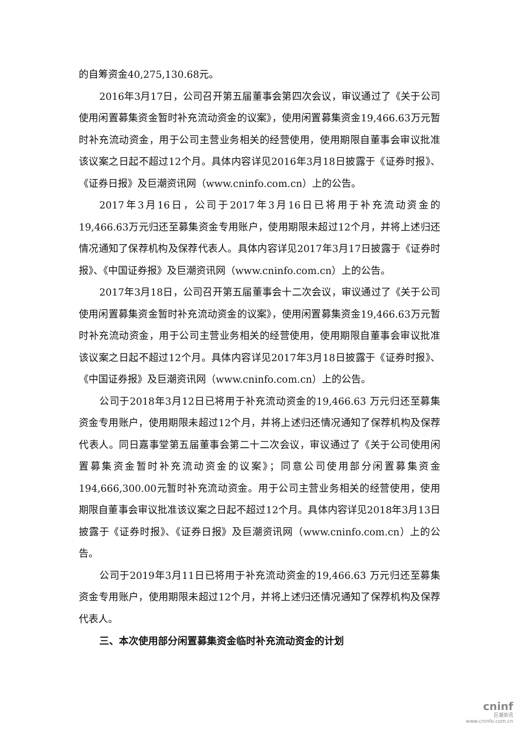的自筹资金40,275,130.68元。
2016年3月17日，公司召开第五届董事会第四次会议，审议通过了《关于公司使用闲置募集资金暂时补充流动资金的议案》，使用闲置募集资金19,466.63万元暂时补充流动资金，用于公司主营业务相关的经营使用，使用期限自董事会审议批准该议案之日起不超过12个月。具体内容详见2016年3月18日披露于《证券时报》、《证券日报》及巨潮资讯网（www.cninfo.com.cn）上的公告。
2017年3月16日，公司于2017年3月16日已将用于补充流动资金的19,466.63万元归还至募集资金专用账户，使用期限未超过12个月，并将上述归还情况通知了保荐机构及保荐代表人。具体内容详见2017年3月17日披露于《证券时报》、《中国证券报》及巨潮资讯网（www.cninfo.com.cn）上的公告。
2017年3月18日，公司召开第五届董事会十二次会议，审议通过了《关于公司使用闲置募集资金暂时补充流动资金的议案》，使用闲置募集资金19,466.63万元暂时补充流动资金，用于公司主营业务相关的经营使用，使用期限自董事会审议批准该议案之日起不超过12个月。具体内容详见2017年3月18日披露于《证券时报》、《中国证券报》及巨潮资讯网（www.cninfo.com.cn）上的公告。
公司于2018年3月12日已将用于补充流动资金的19,466.63 万元归还至募集资金专用账户，使用期限未超过12个月，并将上述归还情况通知了保荐机构及保荐代表人。同日嘉事堂第五届董事会第二十二次会议，审议通过了《关于公司使用闲置募集资金暂时补充流动资金的议案》；同意公司使用部分闲置募集资金194,666,300.00元暂时补充流动资金。用于公司主营业务相关的经营使用，使用期限自董事会审议批准该议案之日起不超过12个月。具体内容详见2018年3月13日披露于《证券时报》、《证券日报》及巨潮资讯网（www.cninfo.com.cn）上的公告。
公司于2019年3月11日已将用于补充流动资金的19,466.63 万元归还至募集资金专用账户，使用期限未超过12个月，并将上述归还情况通知了保荐机构及保荐代表人。
三、本次使用部分闲置募集资金临时补充流动资金的计划
cninf
巨潮资讯
www.cninfo.com.cn